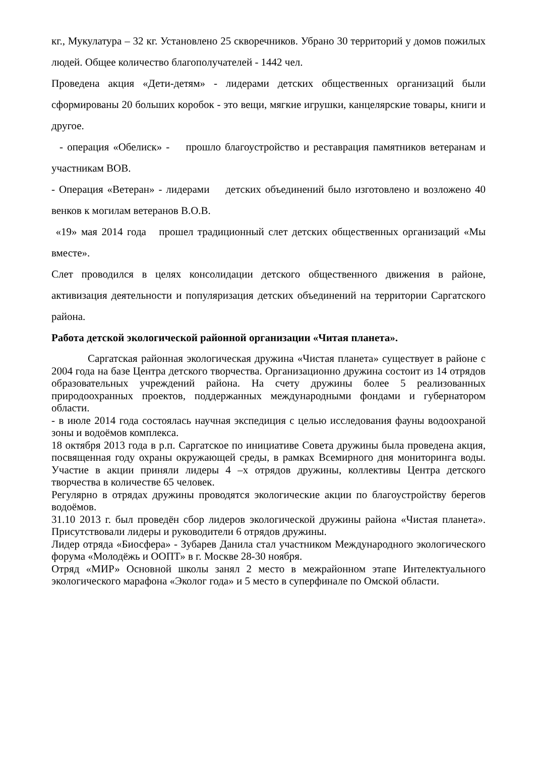кг., Мукулатура – 32 кг. Установлено 25 скворечников. Убрано 30 территорий у домов пожилых людей. Общее количество благополучателей - 1442 чел.
Проведена акция «Дети-детям» - лидерами детских общественных организаций были сформированы 20 больших коробок - это вещи, мягкие игрушки, канцелярские товары, книги и другое.
- операция «Обелиск» - прошло благоустройство и реставрация памятников ветеранам и участникам ВОВ.
- Операция «Ветеран» - лидерами детских объединений было изготовлено и возложено 40 венков к могилам ветеранов В.О.В.
«19» мая 2014 года прошел традиционный слет детских общественных организаций «Мы вместе».
Слет проводился в целях консолидации детского общественного движения в районе, активизация деятельности и популяризация детских объединений на территории Саргатского района.
Работа детской экологической районной организации «Читая планета».
Саргатская районная экологическая дружина «Чистая планета» существует в районе с 2004 года на базе Центра детского творчества. Организационно дружина состоит из 14 отрядов образовательных учреждений района. На счету дружины более 5 реализованных природоохранных проектов, поддержанных международными фондами и губернатором области.
- в июле 2014 года состоялась научная экспедиция с целью исследования фауны водоохраной зоны и водоёмов комплекса.
18 октября 2013 года в р.п. Саргатское по инициативе Совета дружины была проведена акция, посвященная году охраны окружающей среды, в рамках Всемирного дня мониторинга воды. Участие в акции приняли лидеры 4 –х отрядов дружины, коллективы Центра детского творчества в количестве 65 человек.
Регулярно в отрядах дружины проводятся экологические акции по благоустройству берегов водоёмов.
31.10 2013 г. был проведён сбор лидеров экологической дружины района «Чистая планета». Присутствовали лидеры и руководители 6 отрядов дружины.
Лидер отряда «Биосфера» - Зубарев Данила стал участником Международного экологического форума «Молодёжь и ООПТ» в г. Москве 28-30 ноября.
Отряд «МИР» Основной школы занял 2 место в межрайонном этапе Интелектуального экологического марафона «Эколог года» и 5 место в суперфинале по Омской области.